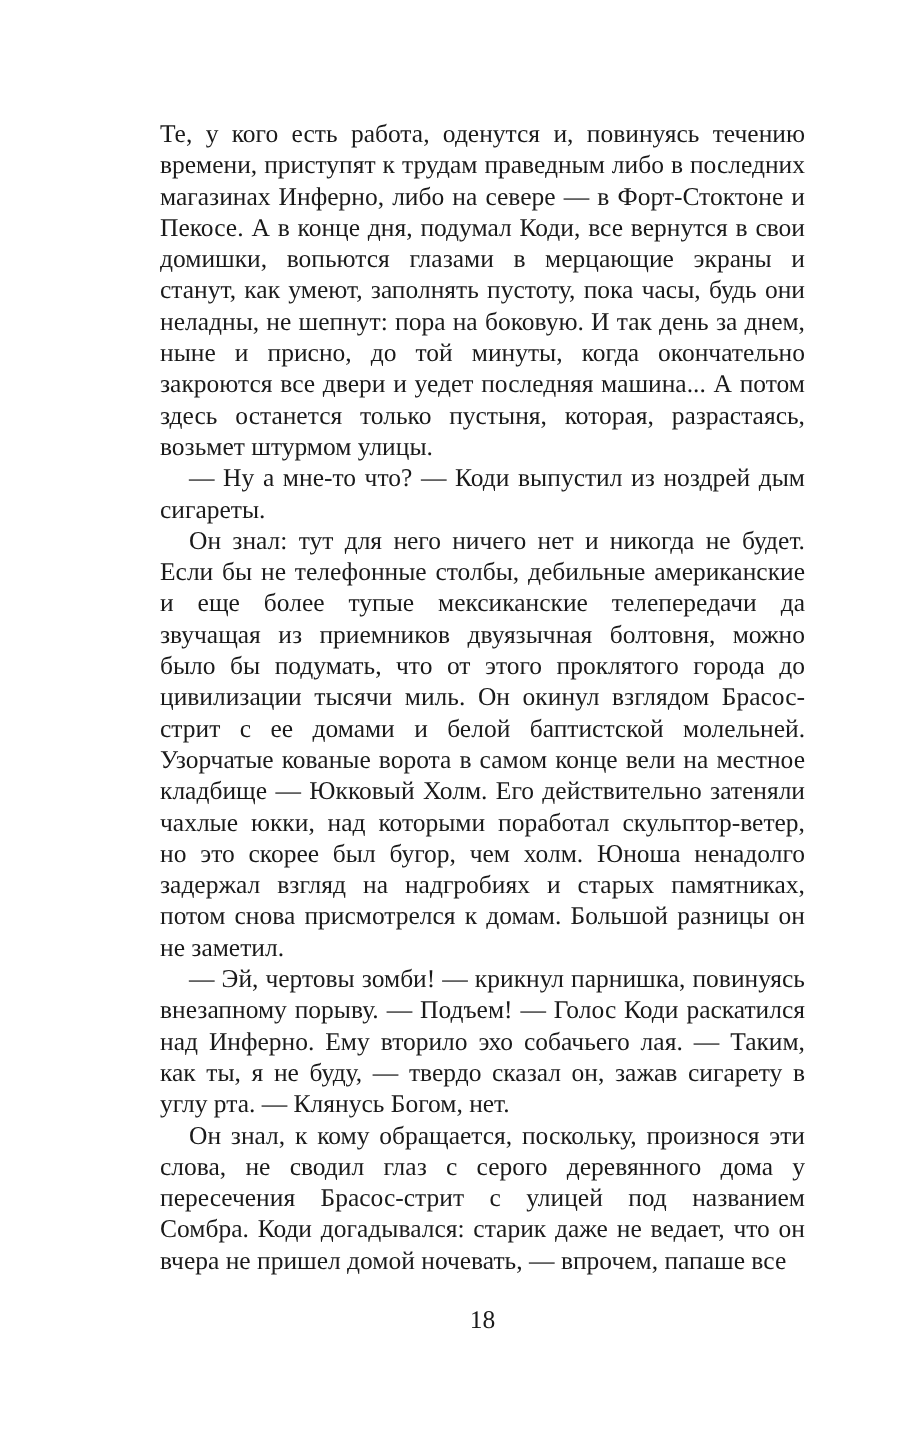Те, у кого есть работа, оденутся и, повинуясь течению времени, приступят к трудам праведным либо в последних магазинах Инферно, либо на севере — в Форт-Стоктоне и Пекосе. А в конце дня, подумал Коди, все вернутся в свои домишки, вопьются глазами в мерцающие экраны и станут, как умеют, заполнять пустоту, пока часы, будь они неладны, не шепнут: пора на боковую. И так день за днем, ныне и присно, до той минуты, когда окончательно закроются все двери и уедет последняя машина... А потом здесь останется только пустыня, которая, разрастаясь, возьмет штурмом улицы.
— Ну а мне-то что? — Коди выпустил из ноздрей дым сигареты.
Он знал: тут для него ничего нет и никогда не будет. Если бы не телефонные столбы, дебильные американские и еще более тупые мексиканские телепередачи да звучащая из приемников двуязычная болтовня, можно было бы подумать, что от этого проклятого города до цивилизации тысячи миль. Он окинул взглядом Брасос-стрит с ее домами и белой баптистской молельней. Узорчатые кованые ворота в самом конце вели на местное кладбище — Юкковый Холм. Его действительно затеняли чахлые юкки, над которыми поработал скульптор-ветер, но это скорее был бугор, чем холм. Юноша ненадолго задержал взгляд на надгробиях и старых памятниках, потом снова присмотрелся к домам. Большой разницы он не заметил.
— Эй, чертовы зомби! — крикнул парнишка, повинуясь внезапному порыву. — Подъем! — Голос Коди раскатился над Инферно. Ему вторило эхо собачьего лая. — Таким, как ты, я не буду, — твердо сказал он, зажав сигарету в углу рта. — Клянусь Богом, нет.
Он знал, к кому обращается, поскольку, произнося эти слова, не сводил глаз с серого деревянного дома у пересечения Брасос-стрит с улицей под названием Сомбра. Коди догадывался: старик даже не ведает, что он вчера не пришел домой ночевать, — впрочем, папаше все
18